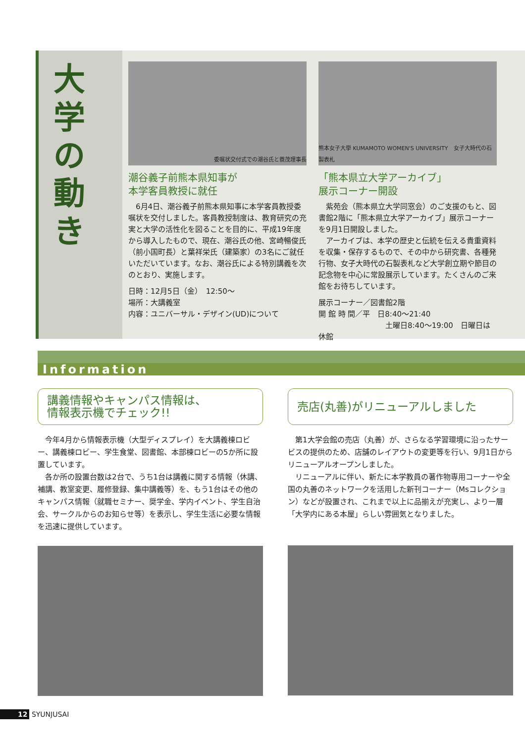大学の動き
委嘱状交付式での潮谷氏と蓑茂理事長
潮谷義子前熊本県知事が
本学客員教授に就任
　6月4日、潮谷義子前熊本県知事に本学客員教授委嘱状を交付しました。客員教授制度は、教育研究の充実と大学の活性化を図ることを目的に、平成19年度から導入したもので、現在、潮谷氏の他、宮崎暢俊氏（前小国町長）と葉祥栄氏（建築家）の3名にご就任いただいています。なお、潮谷氏による特別講義を次のとおり、実施します。
日時：12月5日（金）　12:50～
場所：大講義室
内容：ユニバーサル・デザイン(UD)について
熊本女子大學 KUMAMOTO WOMEN'S UNIVERSITY　女子大時代の石製表札
「熊本県立大学アーカイブ」
展示コーナー開設
　紫苑会（熊本県立大学同窓会）のご支援のもと、図書館2階に「熊本県立大学アーカイブ」展示コーナーを9月1日開設しました。
　アーカイブは、本学の歴史と伝統を伝える貴重資料を収集・保存するもので、その中から研究書、各種発行物、女子大時代の石製表札など大学創立期や節目の記念物を中心に常設展示しています。たくさんのご来館をお待ちしています。
展示コーナー／図書館2階
開 館 時 間／平　日8:40～21:40
　　　　　　　　　土曜日8:40～19:00　日曜日は休館
Information
講義情報やキャンパス情報は、
情報表示機でチェック!!
　今年4月から情報表示機（大型ディスプレイ）を大講義棟ロビー、講義棟ロビー、学生食堂、図書館、本部棟ロビーの5か所に設置しています。
　各か所の設置台数は2台で、うち1台は講義に関する情報（休講、補講、教室変更、履修登録、集中講義等）を、もう1台はその他のキャンパス情報（就職セミナー、奨学金、学内イベント、学生自治会、サークルからのお知らせ等）を表示し、学生生活に必要な情報を迅速に提供しています。
売店(丸善)がリニューアルしました
　第1大学会館の売店（丸善）が、さらなる学習環境に沿ったサービスの提供のため、店舗のレイアウトの変更等を行い、9月1日からリニューアルオープンしました。
　リニューアルに伴い、新たに本学教員の著作物専用コーナーや全国の丸善のネットワークを活用した新刊コーナー（Msコレクション）などが設置され、これまで以上に品揃えが充実し、より一層「大学内にある本屋」らしい雰囲気となりました。
12 SYUNJUSAI